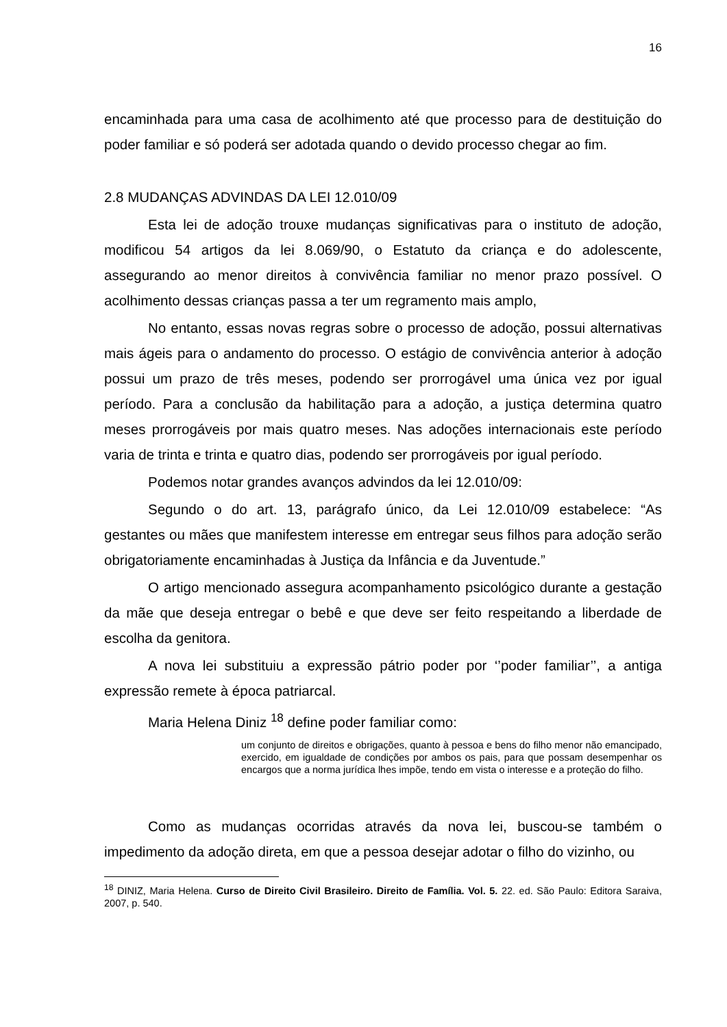16
encaminhada para uma casa de acolhimento até que processo para de destituição do poder familiar e só poderá ser adotada quando o devido processo chegar ao fim.
2.8 MUDANÇAS ADVINDAS DA LEI 12.010/09
Esta lei de adoção trouxe mudanças significativas para o instituto de adoção, modificou 54 artigos da lei 8.069/90, o Estatuto da criança e do adolescente, assegurando ao menor direitos à convivência familiar no menor prazo possível. O acolhimento dessas crianças passa a ter um regramento mais amplo,
No entanto, essas novas regras sobre o processo de adoção, possui alternativas mais ágeis para o andamento do processo. O estágio de convivência anterior à adoção possui um prazo de três meses, podendo ser prorrogável uma única vez por igual período. Para a conclusão da habilitação para a adoção, a justiça determina quatro meses prorrogáveis por mais quatro meses. Nas adoções internacionais este período varia de trinta e trinta e quatro dias, podendo ser prorrogáveis por igual período.
Podemos notar grandes avanços advindos da lei 12.010/09:
Segundo o do art. 13, parágrafo único, da Lei 12.010/09 estabelece: “As gestantes ou mães que manifestem interesse em entregar seus filhos para adoção serão obrigatoriamente encaminhadas à Justiça da Infância e da Juventude.”
O artigo mencionado assegura acompanhamento psicológico durante a gestação da mãe que deseja entregar o bebê e que deve ser feito respeitando a liberdade de escolha da genitora.
A nova lei substituiu a expressão pátrio poder por ‘’poder familiar’’, a antiga expressão remete à época patriarcal.
Maria Helena Diniz <sup>18</sup> define poder familiar como:
um conjunto de direitos e obrigações, quanto à pessoa e bens do filho menor não emancipado, exercido, em igualdade de condições por ambos os pais, para que possam desempenhar os encargos que a norma jurídica lhes impõe, tendo em vista o interesse e a proteção do filho.
Como as mudanças ocorridas através da nova lei, buscou-se também o impedimento da adoção direta, em que a pessoa desejar adotar o filho do vizinho, ou
<sup>18</sup> DINIZ, Maria Helena. Curso de Direito Civil Brasileiro. Direito de Família. Vol. 5. 22. ed. São Paulo: Editora Saraiva, 2007, p. 540.